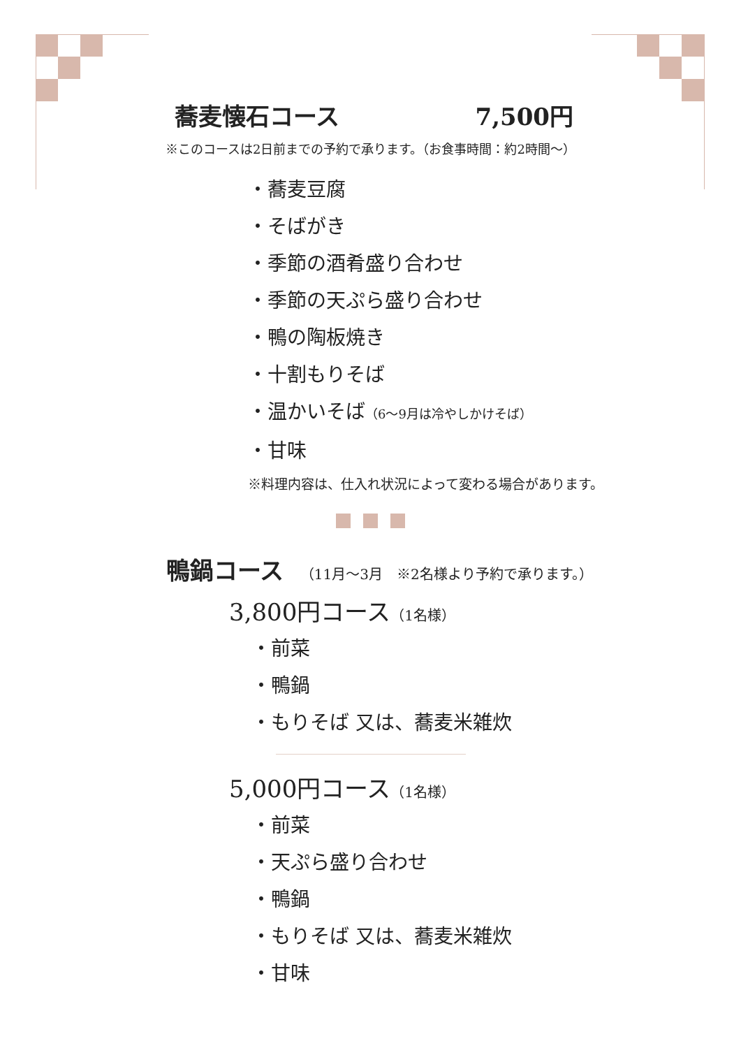蕎麦懐石コース 7,500円
※このコースは2日前までの予約で承ります。（お食事時間：約2時間～）
・蕎麦豆腐
・そばがき
・季節の酒肴盛り合わせ
・季節の天ぷら盛り合わせ
・鴨の陶板焼き
・十割もりそば
・温かいそば（6～9月は冷やしかけそば）
・甘味
※料理内容は、仕入れ状況によって変わる場合があります。
鴨鍋コース （11月～3月　※2名様より予約で承ります。）
3,800円コース（1名様）
・前菜
・鴨鍋
・もりそば 又は、蕎麦米雑炊
5,000円コース（1名様）
・前菜
・天ぷら盛り合わせ
・鴨鍋
・もりそば 又は、蕎麦米雑炊
・甘味